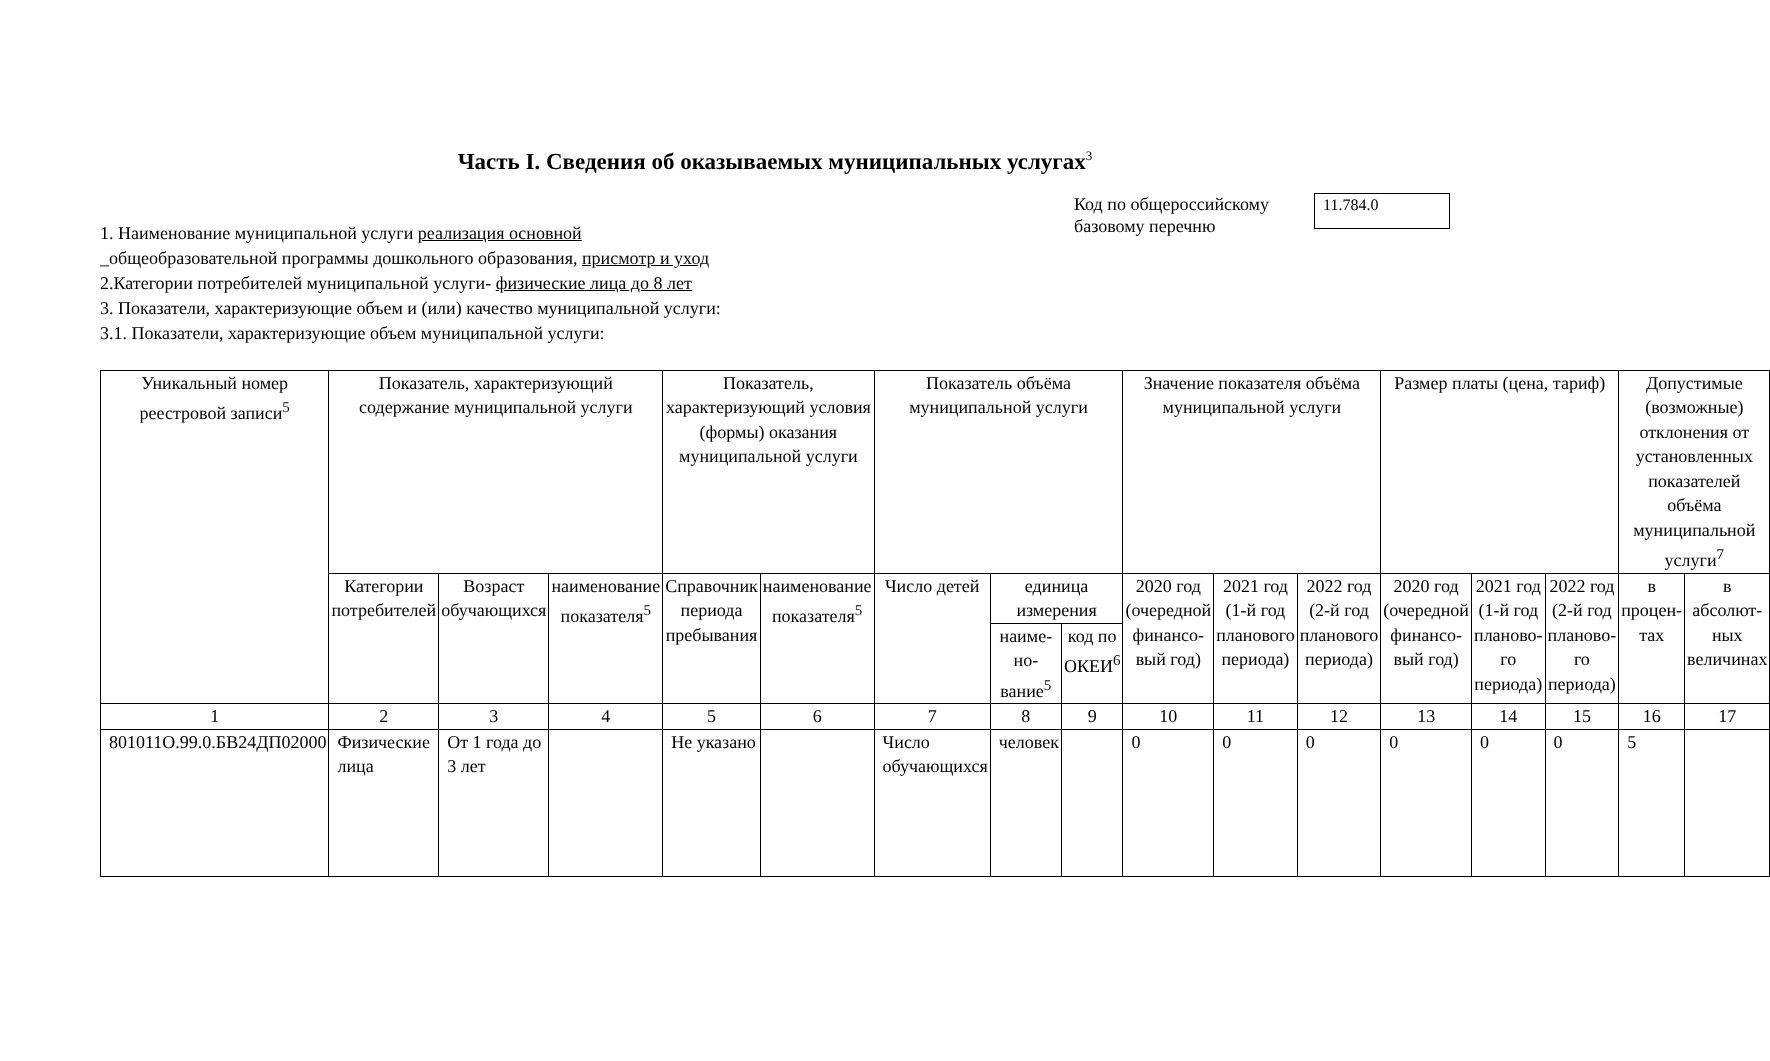Часть I. Сведения об оказываемых муниципальных услугах<sup>3</sup>
1. Наименование муниципальной услуги реализация основной
_общеобразовательной программы дошкольного образования, присмотр и уход
2.Категории потребителей муниципальной услуги- физические лица до 8 лет
3. Показатели, характеризующие объем и (или) качество муниципальной услуги:
3.1. Показатели, характеризующие объем муниципальной услуги:
Код по общероссийскому базовому перечню
11.784.0
| Уникальный номер реестровой записи<sup>5</sup> | Показатель, характеризующий содержание муниципальной услуги | | | Показатель, характеризующий условия (формы) оказания муниципальной услуги | | Показатель объёма муниципальной услуги | | | Значение показателя объёма муниципальной услуги | | | Размер платы (цена, тариф) | | | Допустимые (возможные) отклонения от установленных показателей объёма муниципальной услуги<sup>7</sup> | |
| --- | --- | --- | --- | --- | --- | --- | --- | --- | --- | --- | --- | --- | --- | --- | --- | --- |
| | Категории потребителей | Возраст обучающихся | наименование показателя<sup>5</sup> | Справочник периода пребывания | наименование показателя<sup>5</sup> | Число детей | единица измерения | | 2020 год (очередной финансо-вый год) | 2021 год (1-й год планового периода) | 2022 год (2-й год планового периода) | 2020 год (очередной финансо-вый год) | 2021 год (1-й год планово-го периода) | 2022 год (2-й год планово-го периода) | в процен-тах | в абсолют-ных величинах |
| | | | | | | | наиме-но-вание<sup>5</sup> | код по ОКЕИ<sup>6</sup> | | | | | | | | |
| 1 | 2 | 3 | 4 | 5 | 6 | 7 | 8 | 9 | 10 | 11 | 12 | 13 | 14 | 15 | 16 | 17 |
| 801011О.99.0.БВ24ДП02000 | Физические лица | От 1 года до 3 лет | | Не указано | | Число обучающихся | человек | | 0 | 0 | 0 | 0 | 0 | 0 | 5 | |